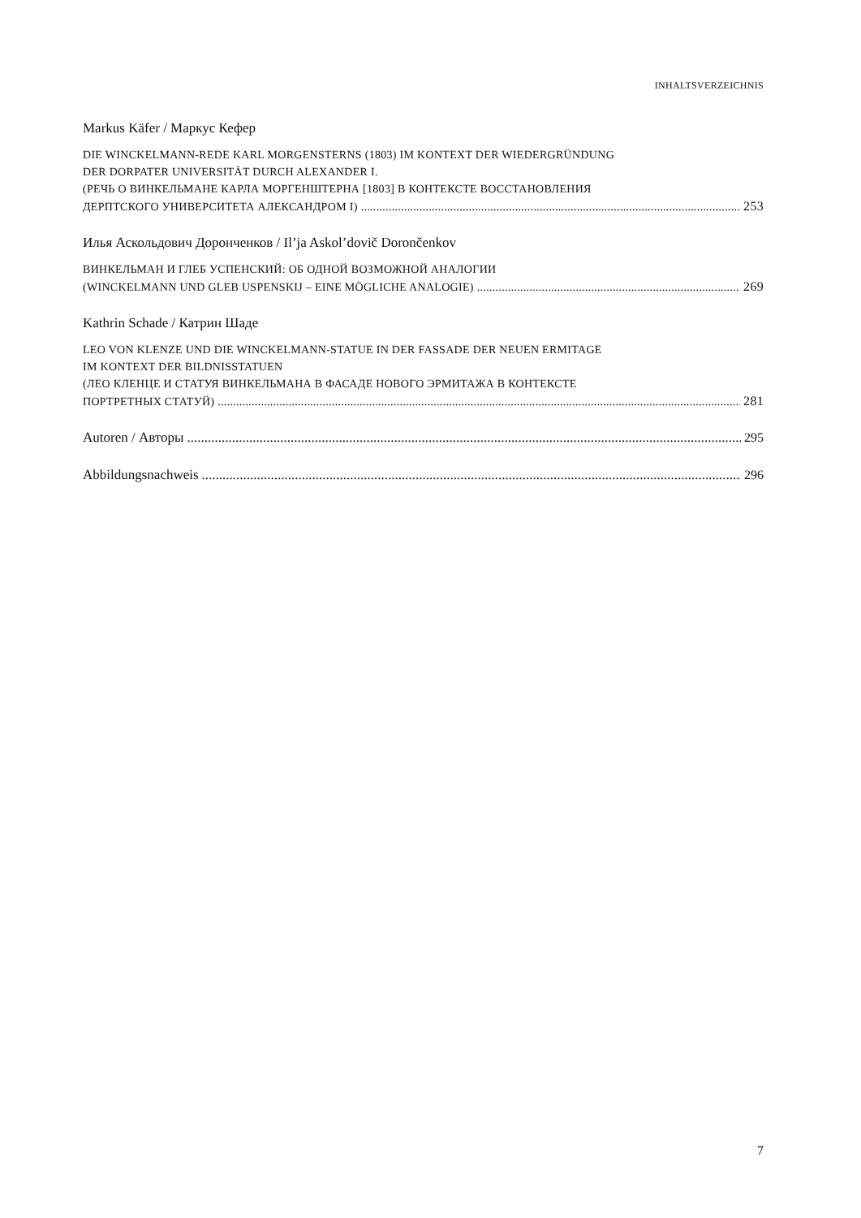INHALTSVERZEICHNIS
Markus Käfer / Маркус Кефер
DIE WINCKELMANN-REDE KARL MORGENSTERNS (1803) IM KONTEXT DER WIEDERGRÜNDUNG
DER DORPATER UNIVERSITÄT DURCH ALEXANDER I.
(РЕЧЬ О ВИНКЕЛЬМАНЕ КАРЛА МОРГЕНШТЕРНА [1803] В КОНТЕКСТЕ ВОССТАНОВЛЕНИЯ
ДЕРПТСКОГО УНИВЕРСИТЕТА АЛЕКСАНДРОМ I) 253
Илья Аскольдович Доронченков / Il’ja Askol’dovič Dorončenkov
ВИНКЕЛЬМАН И ГЛЕБ УСПЕНСКИЙ: ОБ ОДНОЙ ВОЗМОЖНОЙ АНАЛОГИИ
(WINCKELMANN UND GLEB USPENSKIJ – EINE MÖGLICHE ANALOGIE) 269
Kathrin Schade / Катрин Шаде
LEO VON KLENZE UND DIE WINCKELMANN-STATUE IN DER FASSADE DER NEUEN ERMITAGE
IM KONTEXT DER BILDNISSTATUEN
(ЛЕО КЛЕНЦЕ И СТАТУЯ ВИНКЕЛЬМАНА В ФАСАДЕ НОВОГО ЭРМИТАЖА В КОНТЕКСТЕ
ПОРТРЕТНЫХ СТАТУЙ) 281
Autoren / Авторы 295
Abbildungsnachweis 296
7